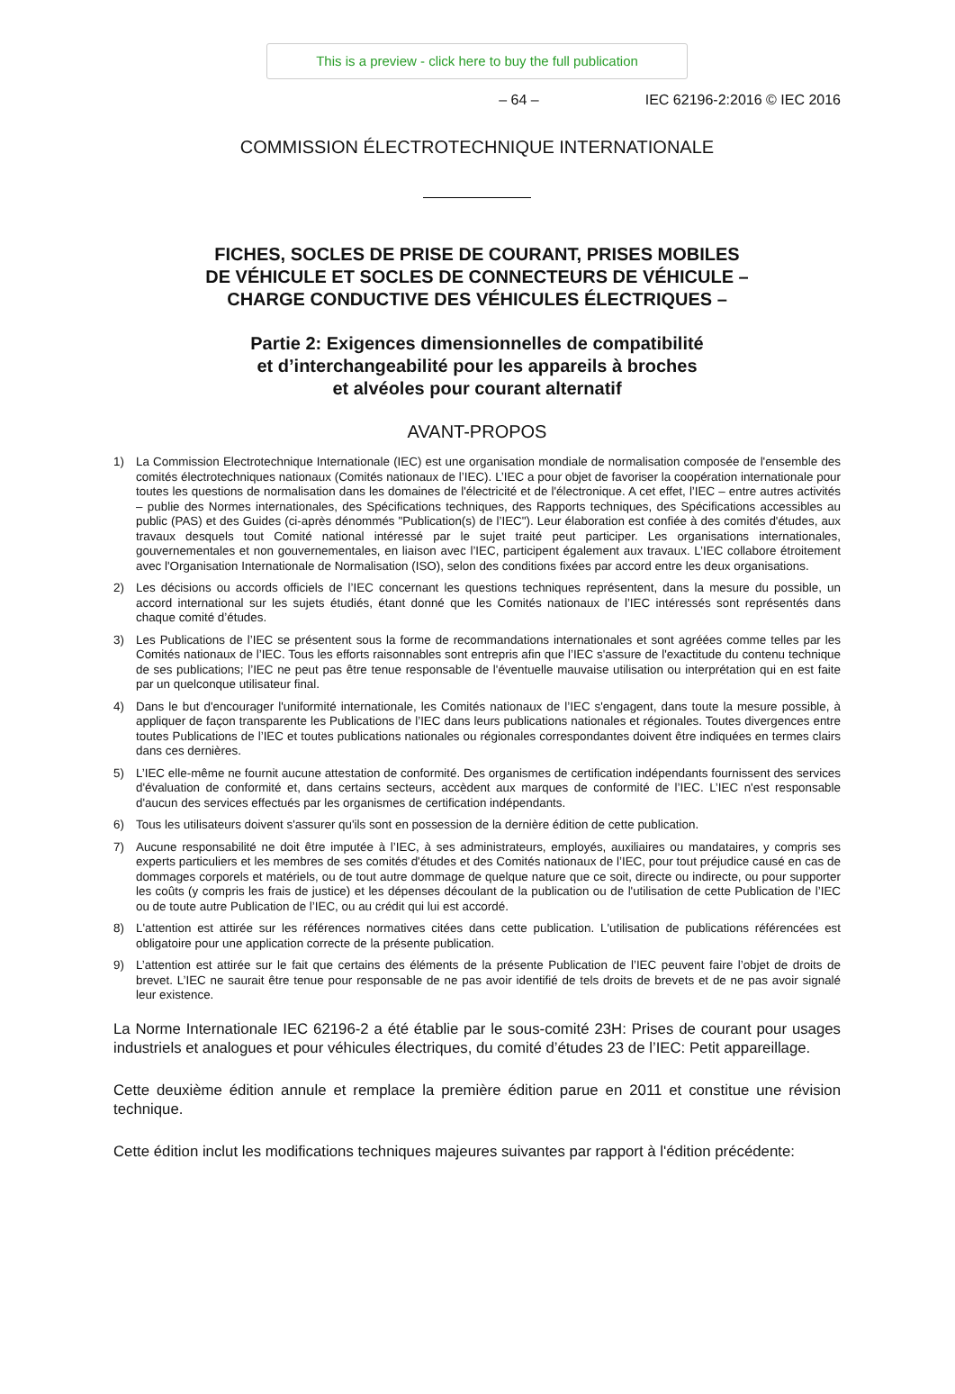This is a preview - click here to buy the full publication
– 64 – IEC 62196-2:2016 © IEC 2016
COMMISSION ÉLECTROTECHNIQUE INTERNATIONALE
FICHES, SOCLES DE PRISE DE COURANT, PRISES MOBILES
DE VÉHICULE ET SOCLES DE CONNECTEURS DE VÉHICULE –
CHARGE CONDUCTIVE DES VÉHICULES ÉLECTRIQUES –
Partie 2: Exigences dimensionnelles de compatibilité
et d’interchangeabilité pour les appareils à broches
et alvéoles pour courant alternatif
AVANT-PROPOS
1) La Commission Electrotechnique Internationale (IEC) est une organisation mondiale de normalisation composée de l'ensemble des comités électrotechniques nationaux (Comités nationaux de l’IEC). L’IEC a pour objet de favoriser la coopération internationale pour toutes les questions de normalisation dans les domaines de l'électricité et de l'électronique. A cet effet, l’IEC – entre autres activités – publie des Normes internationales, des Spécifications techniques, des Rapports techniques, des Spécifications accessibles au public (PAS) et des Guides (ci-après dénommés "Publication(s) de l’IEC"). Leur élaboration est confiée à des comités d'études, aux travaux desquels tout Comité national intéressé par le sujet traité peut participer. Les organisations internationales, gouvernementales et non gouvernementales, en liaison avec l’IEC, participent également aux travaux. L’IEC collabore étroitement avec l'Organisation Internationale de Normalisation (ISO), selon des conditions fixées par accord entre les deux organisations.
2) Les décisions ou accords officiels de l’IEC concernant les questions techniques représentent, dans la mesure du possible, un accord international sur les sujets étudiés, étant donné que les Comités nationaux de l’IEC intéressés sont représentés dans chaque comité d’études.
3) Les Publications de l’IEC se présentent sous la forme de recommandations internationales et sont agréées comme telles par les Comités nationaux de l’IEC. Tous les efforts raisonnables sont entrepris afin que l’IEC s'assure de l'exactitude du contenu technique de ses publications; l’IEC ne peut pas être tenue responsable de l'éventuelle mauvaise utilisation ou interprétation qui en est faite par un quelconque utilisateur final.
4) Dans le but d'encourager l'uniformité internationale, les Comités nationaux de l’IEC s'engagent, dans toute la mesure possible, à appliquer de façon transparente les Publications de l’IEC dans leurs publications nationales et régionales. Toutes divergences entre toutes Publications de l’IEC et toutes publications nationales ou régionales correspondantes doivent être indiquées en termes clairs dans ces dernières.
5) L’IEC elle-même ne fournit aucune attestation de conformité. Des organismes de certification indépendants fournissent des services d'évaluation de conformité et, dans certains secteurs, accèdent aux marques de conformité de l’IEC. L’IEC n'est responsable d'aucun des services effectués par les organismes de certification indépendants.
6) Tous les utilisateurs doivent s'assurer qu'ils sont en possession de la dernière édition de cette publication.
7) Aucune responsabilité ne doit être imputée à l’IEC, à ses administrateurs, employés, auxiliaires ou mandataires, y compris ses experts particuliers et les membres de ses comités d'études et des Comités nationaux de l’IEC, pour tout préjudice causé en cas de dommages corporels et matériels, ou de tout autre dommage de quelque nature que ce soit, directe ou indirecte, ou pour supporter les coûts (y compris les frais de justice) et les dépenses découlant de la publication ou de l'utilisation de cette Publication de l’IEC ou de toute autre Publication de l’IEC, ou au crédit qui lui est accordé.
8) L'attention est attirée sur les références normatives citées dans cette publication. L'utilisation de publications référencées est obligatoire pour une application correcte de la présente publication.
9) L’attention est attirée sur le fait que certains des éléments de la présente Publication de l’IEC peuvent faire l’objet de droits de brevet. L’IEC ne saurait être tenue pour responsable de ne pas avoir identifié de tels droits de brevets et de ne pas avoir signalé leur existence.
La Norme Internationale IEC 62196-2 a été établie par le sous-comité 23H: Prises de courant pour usages industriels et analogues et pour véhicules électriques, du comité d’études 23 de l’IEC: Petit appareillage.
Cette deuxième édition annule et remplace la première édition parue en 2011 et constitue une révision technique.
Cette édition inclut les modifications techniques majeures suivantes par rapport à l'édition précédente: